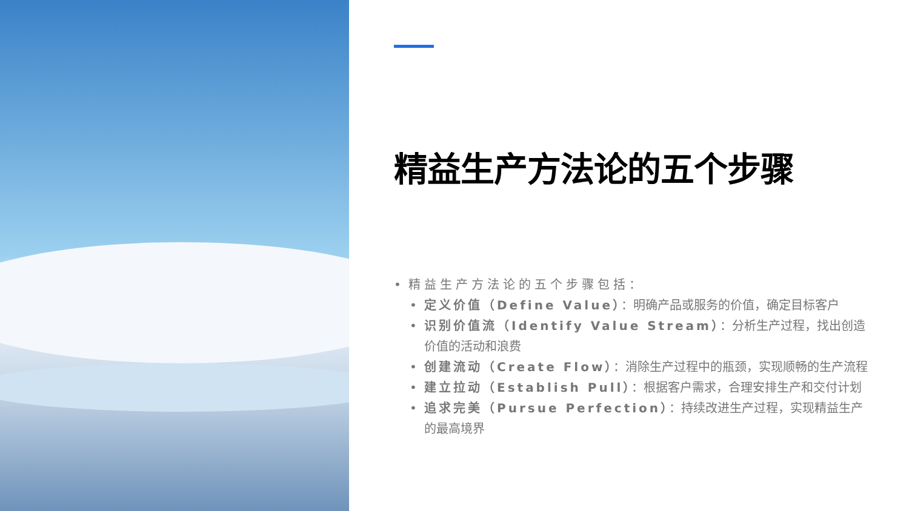精益生产方法论的五个步骤
精益生产方法论的五个步骤包括：
定义价值（Define Value）：明确产品或服务的价值，确定目标客户
识别价值流（Identify Value Stream）：分析生产过程，找出创造价值的活动和浪费
创建流动（Create Flow）：消除生产过程中的瓶颈，实现顺畅的生产流程
建立拉动（Establish Pull）：根据客户需求，合理安排生产和交付计划
追求完美（Pursue Perfection）：持续改进生产过程，实现精益生产的最高境界